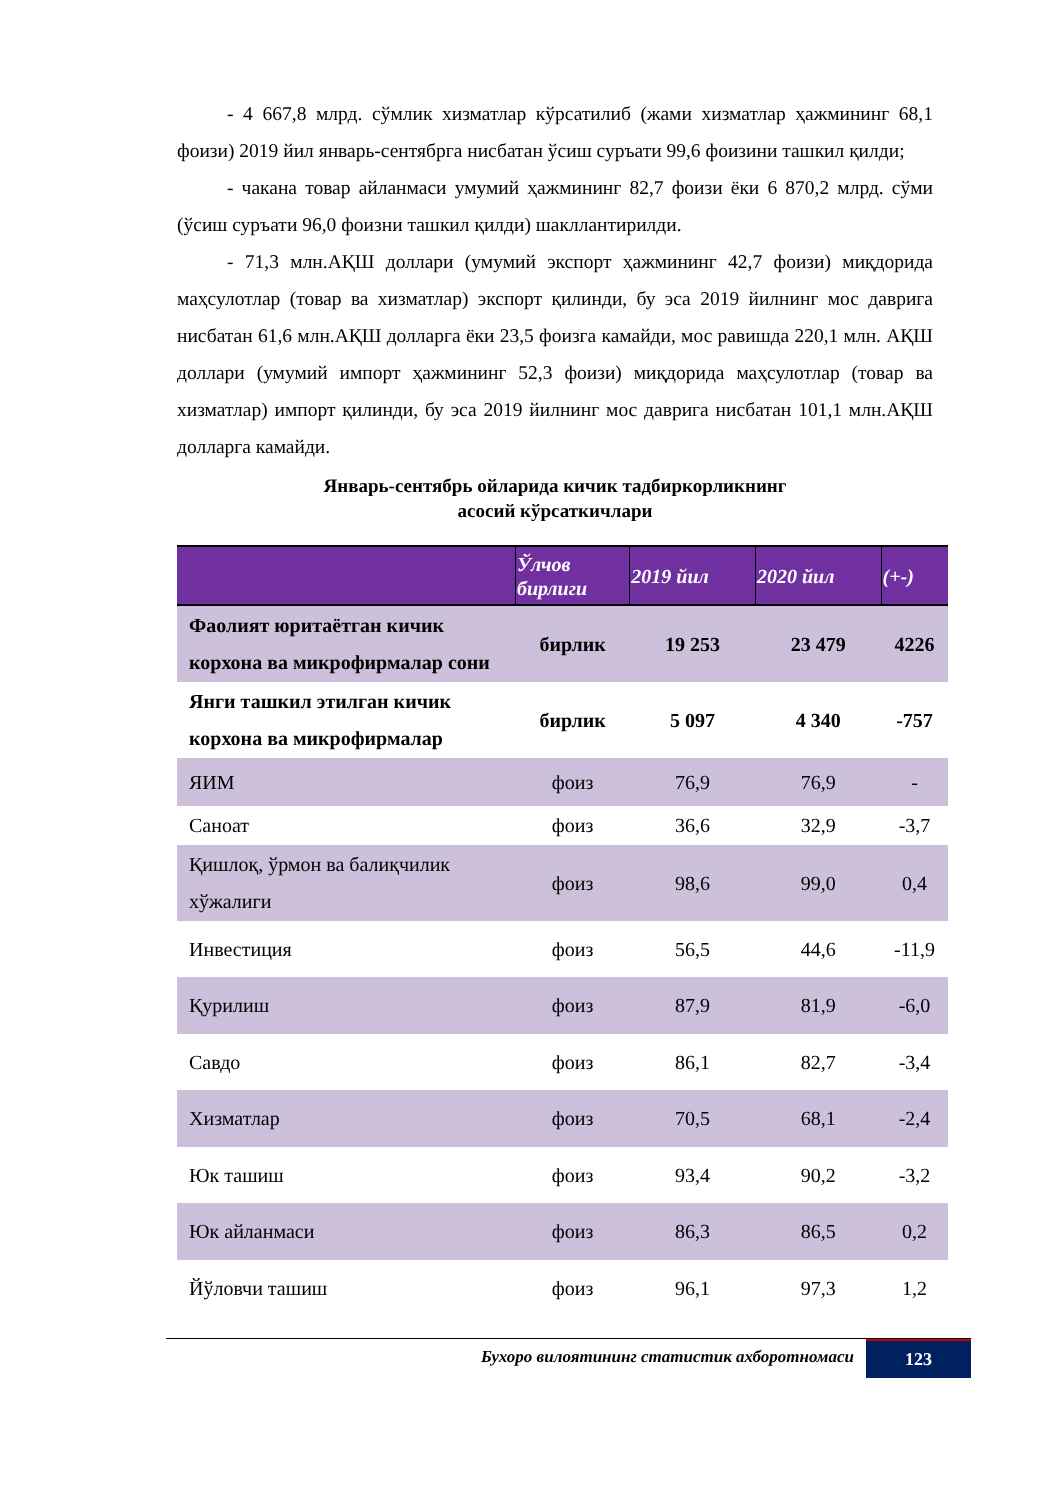- 4 667,8 млрд. сўмлик хизматлар кўрсатилиб (жами хизматлар ҳажмининг 68,1 фоизи) 2019 йил январь-сентябрга нисбатан ўсиш суръати 99,6 фоизини ташкил қилди;
- чакана товар айланмаси умумий ҳажмининг 82,7 фоизи ёки 6 870,2 млрд. сўми (ўсиш суръати 96,0 фоизни ташкил қилди) шакллантирилди.
- 71,3 млн.АҚШ доллари (умумий экспорт ҳажмининг 42,7 фоизи) миқдорида маҳсулотлар (товар ва хизматлар) экспорт қилинди, бу эса 2019 йилнинг мос даврига нисбатан 61,6 млн.АҚШ долларга ёки 23,5 фоизга камайди, мос равишда 220,1 млн. АҚШ доллари (умумий импорт ҳажмининг 52,3 фоизи) миқдорида маҳсулотлар (товар ва хизматлар) импорт қилинди, бу эса 2019 йилнинг мос даврига нисбатан 101,1 млн.АҚШ долларга камайди.
Январь-сентябрь ойларида кичик тадбиркорликнинг
асосий кўрсаткичлари
| | Ўлчов бирлиги | 2019 йил | 2020 йил | (+-) |
| --- | --- | --- | --- | --- |
| Фаолият юритаётган кичик корхона ва микрофирмалар сони | бирлик | 19 253 | 23 479 | 4226 |
| Янги ташкил этилган кичик корхона ва микрофирмалар | бирлик | 5 097 | 4 340 | -757 |
| ЯИМ | фоиз | 76,9 | 76,9 | - |
| Саноат | фоиз | 36,6 | 32,9 | -3,7 |
| Қишлоқ, ўрмон ва балиқчилик хўжалиги | фоиз | 98,6 | 99,0 | 0,4 |
| Инвестиция | фоиз | 56,5 | 44,6 | -11,9 |
| Қурилиш | фоиз | 87,9 | 81,9 | -6,0 |
| Савдо | фоиз | 86,1 | 82,7 | -3,4 |
| Хизматлар | фоиз | 70,5 | 68,1 | -2,4 |
| Юк ташиш | фоиз | 93,4 | 90,2 | -3,2 |
| Юк айланмаси | фоиз | 86,3 | 86,5 | 0,2 |
| Йўловчи ташиш | фоиз | 96,1 | 97,3 | 1,2 |
Бухоро вилоятининг статистик ахборотномаси 123